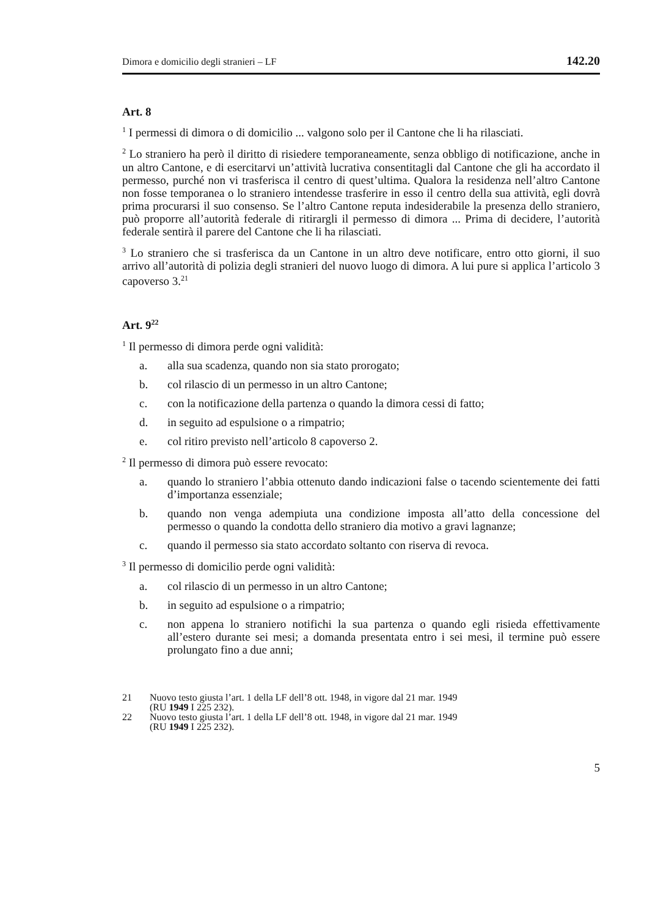Dimora e domicilio degli stranieri – LF 142.20
Art. 8
<sup>1</sup> I permessi di dimora o di domicilio ... valgono solo per il Cantone che li ha rilasciati.
<sup>2</sup> Lo straniero ha però il diritto di risiedere temporaneamente, senza obbligo di notificazione, anche in un altro Cantone, e di esercitarvi un’attività lucrativa consentitagli dal Cantone che gli ha accordato il permesso, purché non vi trasferisca il centro di quest’ultima. Qualora la residenza nell’altro Cantone non fosse temporanea o lo straniero intendesse trasferire in esso il centro della sua attività, egli dovrà prima procurarsi il suo consenso. Se l’altro Cantone reputa indesiderabile la presenza dello straniero, può proporre all’autorità federale di ritirargli il permesso di dimora ... Prima di decidere, l’autorità federale sentirà il parere del Cantone che li ha rilasciati.
<sup>3</sup> Lo straniero che si trasferisca da un Cantone in un altro deve notificare, entro otto giorni, il suo arrivo all’autorità di polizia degli stranieri del nuovo luogo di dimora. A lui pure si applica l’articolo 3 capoverso 3.<sup>21</sup>
Art. 9<sup>22</sup>
<sup>1</sup> Il permesso di dimora perde ogni validità:
a. alla sua scadenza, quando non sia stato prorogato;
b. col rilascio di un permesso in un altro Cantone;
c. con la notificazione della partenza o quando la dimora cessi di fatto;
d. in seguito ad espulsione o a rimpatrio;
e. col ritiro previsto nell’articolo 8 capoverso 2.
<sup>2</sup> Il permesso di dimora può essere revocato:
a. quando lo straniero l’abbia ottenuto dando indicazioni false o tacendo scientemente dei fatti d’importanza essenziale;
b. quando non venga adempiuta una condizione imposta all’atto della concessione del permesso o quando la condotta dello straniero dia motivo a gravi lagnanze;
c. quando il permesso sia stato accordato soltanto con riserva di revoca.
<sup>3</sup> Il permesso di domicilio perde ogni validità:
a. col rilascio di un permesso in un altro Cantone;
b. in seguito ad espulsione o a rimpatrio;
c. non appena lo straniero notifichi la sua partenza o quando egli risieda effettivamente all’estero durante sei mesi; a domanda presentata entro i sei mesi, il termine può essere prolungato fino a due anni;
21 Nuovo testo giusta l’art. 1 della LF dell’8 ott. 1948, in vigore dal 21 mar. 1949
(RU 1949 I 225 232).
22 Nuovo testo giusta l’art. 1 della LF dell’8 ott. 1948, in vigore dal 21 mar. 1949
(RU 1949 I 225 232).
5